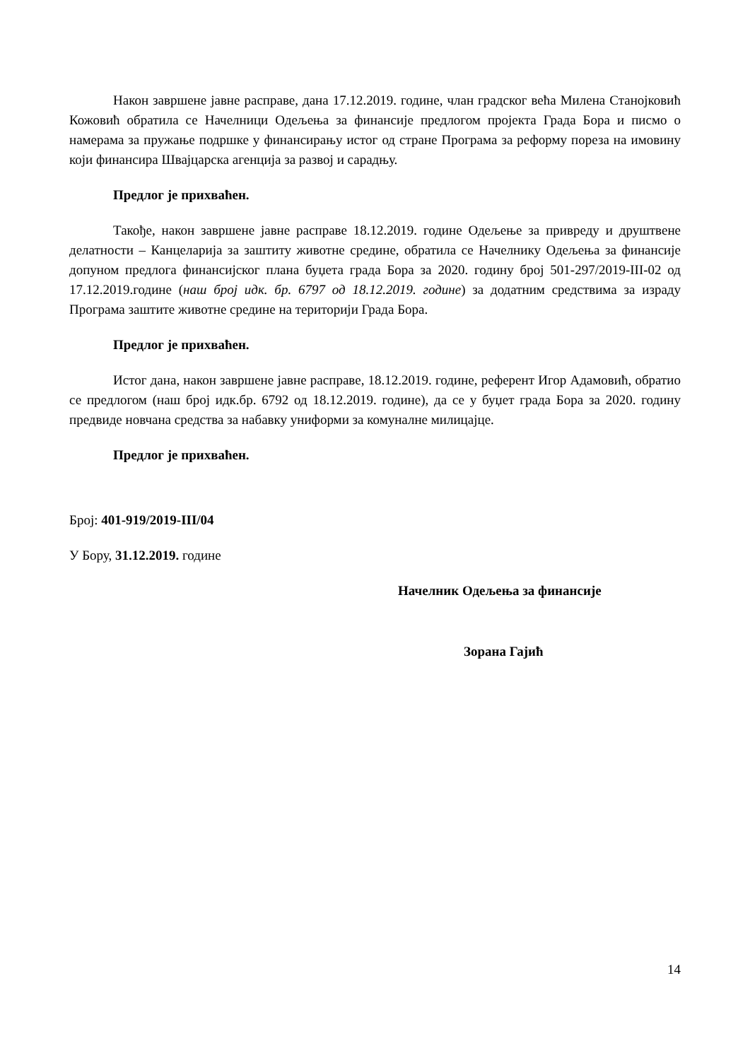Након завршене јавне расправе, дана 17.12.2019. године, члан градског већа Милена Станојковић Кожовић обратила се Начелници Одељења за финансије предлогом пројекта Града Бора и писмо о намерама за пружање подршке у финансирању истог од стране Програма за реформу пореза на имовину који финансира Швајцарска агенција за развој и сарадњу.
Предлог је прихваћен.
Такође, након завршене јавне расправе 18.12.2019. године Одељење за привреду и друштвене делатности – Канцеларија за заштиту животне средине, обратила се Начелнику Одељења за финансије допуном предлога финансијског плана буџета града Бора за 2020. годину број 501-297/2019-III-02 од 17.12.2019.године (наш број идк. бр. 6797 од 18.12.2019. године) за додатним средствима за израду Програма заштите животне средине на територији Града Бора.
Предлог је прихваћен.
Истог дана, након завршене јавне расправе, 18.12.2019. године, референт Игор Адамовић, обратио се предлогом (наш број идк.бр. 6792 од 18.12.2019. године), да се у буџет града Бора за 2020. годину предвиде новчана средства за набавку униформи за комуналне милицајце.
Предлог је прихваћен.
Број: 401-919/2019-III/04
У Бору, 31.12.2019. године
Начелник Одељења за финансије
Зорана Гајић
14